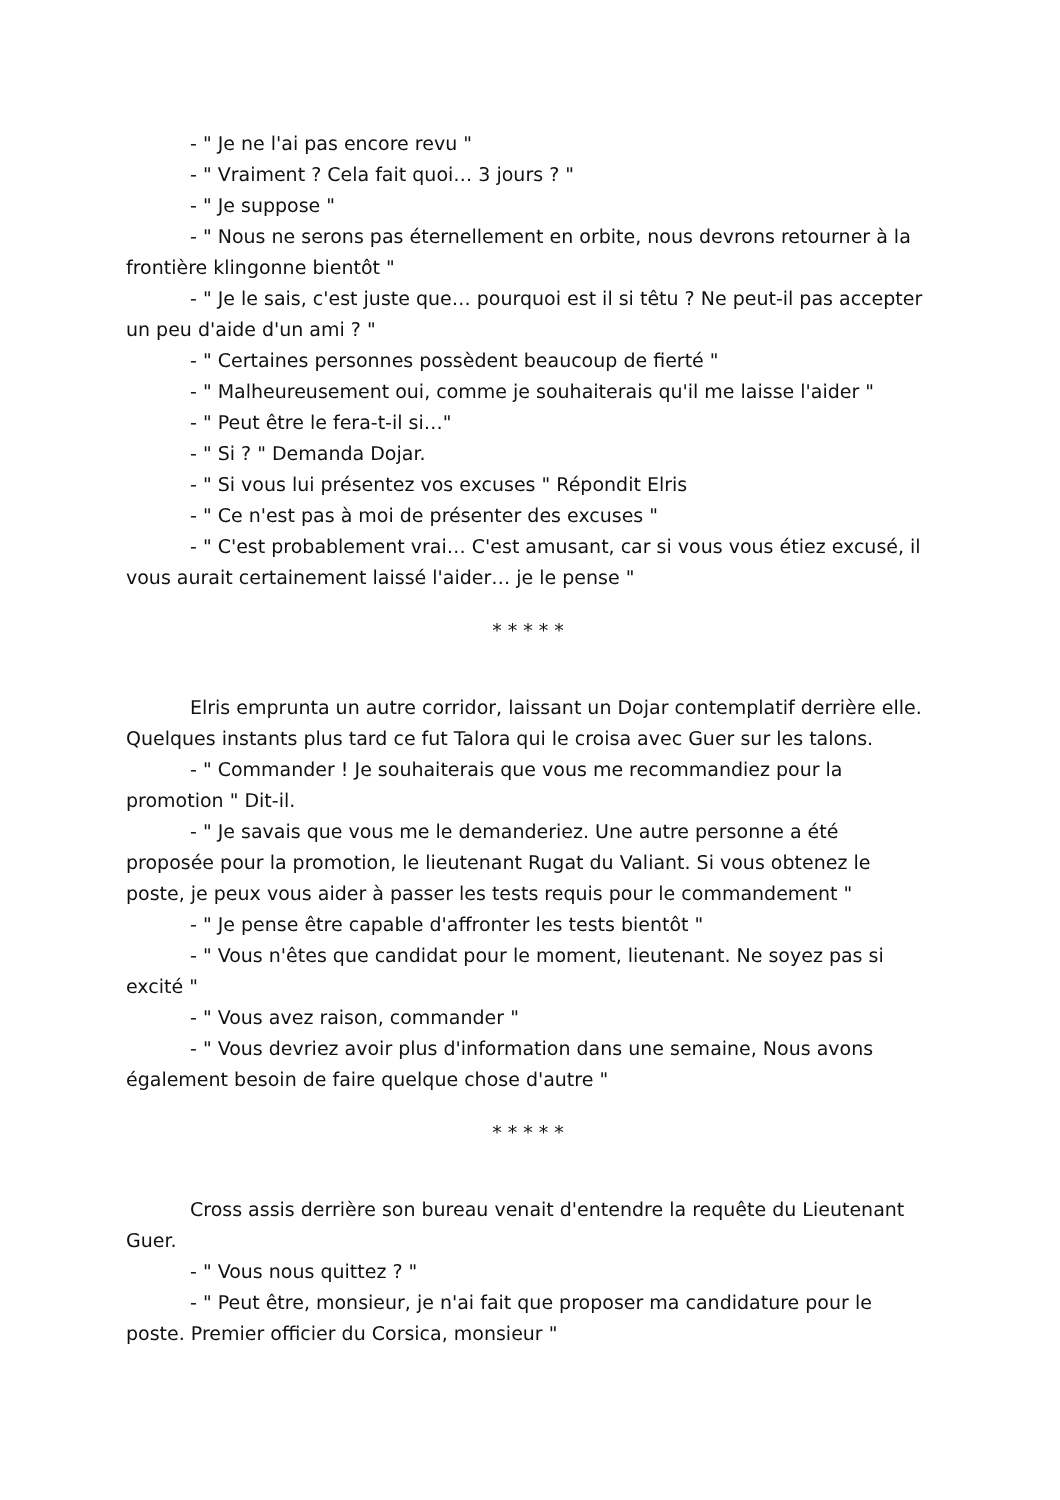- " Je ne l'ai pas encore revu "
- " Vraiment ? Cela fait quoi… 3 jours ? "
- " Je suppose "
- " Nous ne serons pas éternellement en orbite, nous devrons retourner à la frontière klingonne bientôt "
- " Je le sais, c'est juste que… pourquoi est il si têtu ? Ne peut-il pas accepter un peu d'aide d'un ami ? "
- " Certaines personnes possèdent beaucoup de fierté "
- " Malheureusement oui, comme je souhaiterais qu'il me laisse l'aider "
- " Peut être le fera-t-il si…"
- " Si ? " Demanda Dojar.
- " Si vous lui présentez vos excuses " Répondit Elris
- " Ce n'est pas à moi de présenter des excuses "
- " C'est probablement vrai… C'est amusant, car si vous vous étiez excusé, il vous aurait certainement laissé l'aider… je le pense "
* * * * *
Elris emprunta un autre corridor, laissant un Dojar contemplatif derrière elle. Quelques instants plus tard ce fut Talora qui le croisa avec Guer sur les talons.
- " Commander ! Je souhaiterais que vous me recommandiez pour la promotion " Dit-il.
- " Je savais que vous me le demanderiez. Une autre personne a été proposée pour la promotion, le lieutenant Rugat du Valiant. Si vous obtenez le poste, je peux vous aider à passer les tests requis pour le commandement "
- " Je pense être capable d'affronter les tests bientôt "
- " Vous n'êtes que candidat pour le moment, lieutenant. Ne soyez pas si excité "
- " Vous avez raison, commander "
- " Vous devriez avoir plus d'information dans une semaine, Nous avons également besoin de faire quelque chose d'autre "
* * * * *
Cross assis derrière son bureau venait d'entendre la requête du Lieutenant Guer.
- " Vous nous quittez ? "
- " Peut être, monsieur, je n'ai fait que proposer ma candidature pour le poste. Premier officier du Corsica, monsieur "